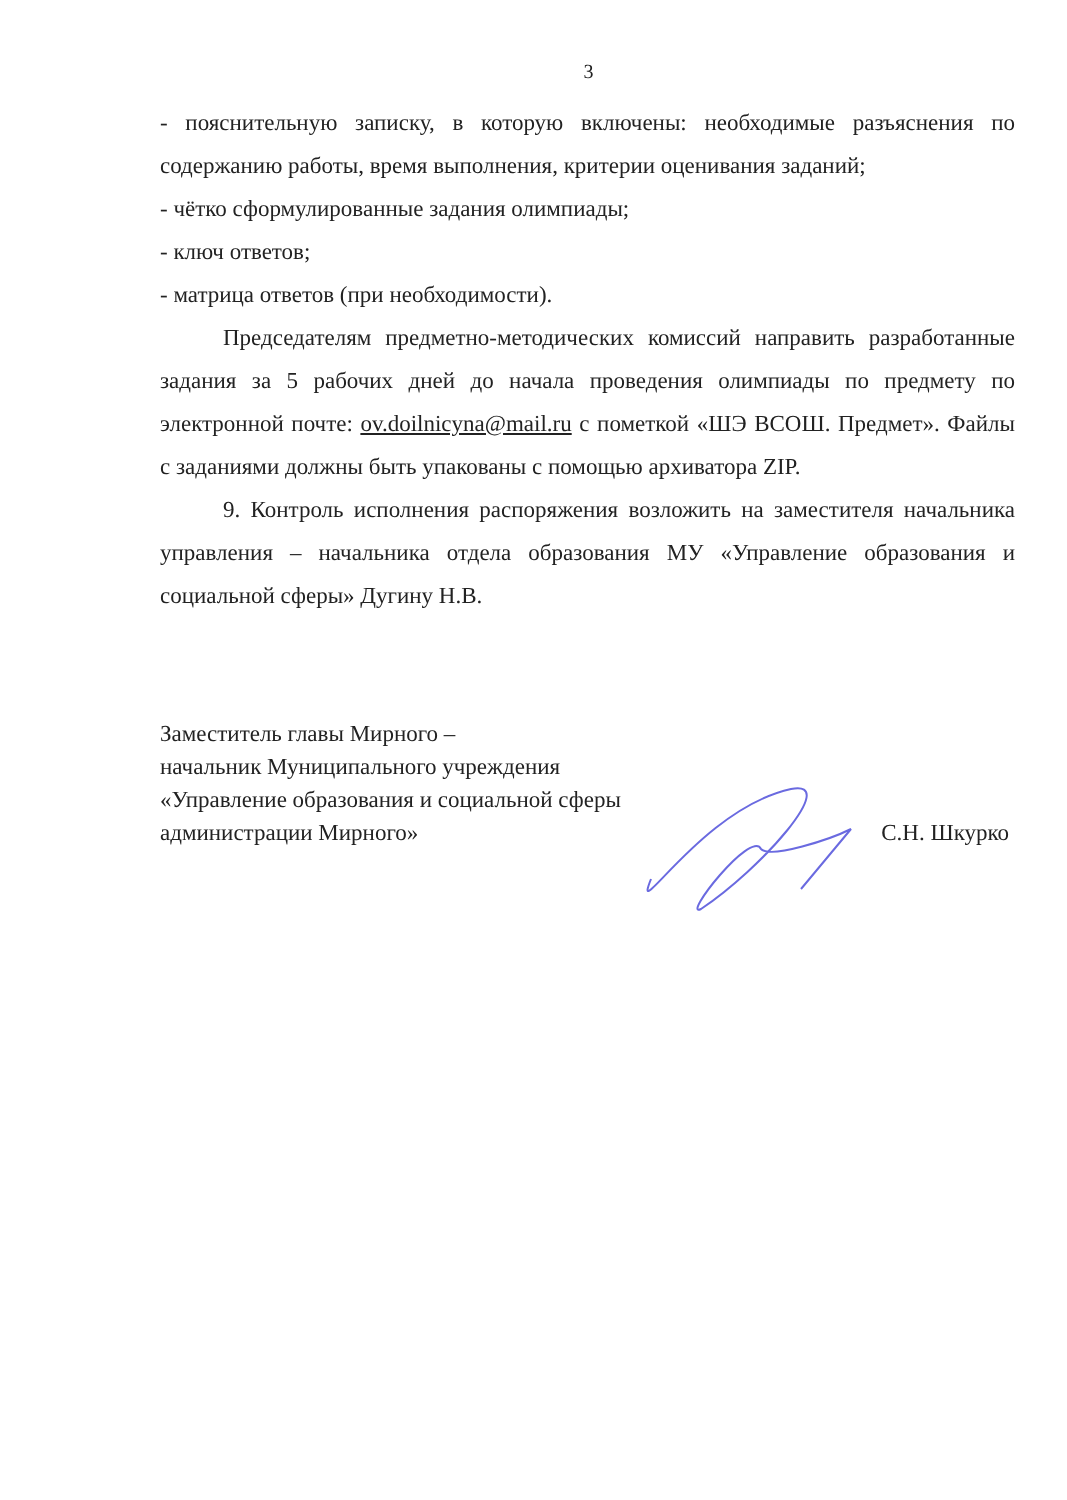3
- пояснительную записку, в которую включены: необходимые разъяснения по содержанию работы, время выполнения, критерии оценивания заданий;
- чётко сформулированные задания олимпиады;
- ключ ответов;
- матрица ответов (при необходимости).
Председателям предметно-методических комиссий направить разработанные задания за 5 рабочих дней до начала проведения олимпиады по предмету по электронной почте: ov.doilnicyna@mail.ru с пометкой «ШЭ ВСОШ. Предмет». Файлы с заданиями должны быть упакованы с помощью архиватора ZIP.
9. Контроль исполнения распоряжения возложить на заместителя начальника управления – начальника отдела образования МУ «Управление образования и социальной сферы» Дугину Н.В.
Заместитель главы Мирного –
начальник Муниципального учреждения
«Управление образования и социальной сферы
администрации Мирного»
С.Н. Шкурко